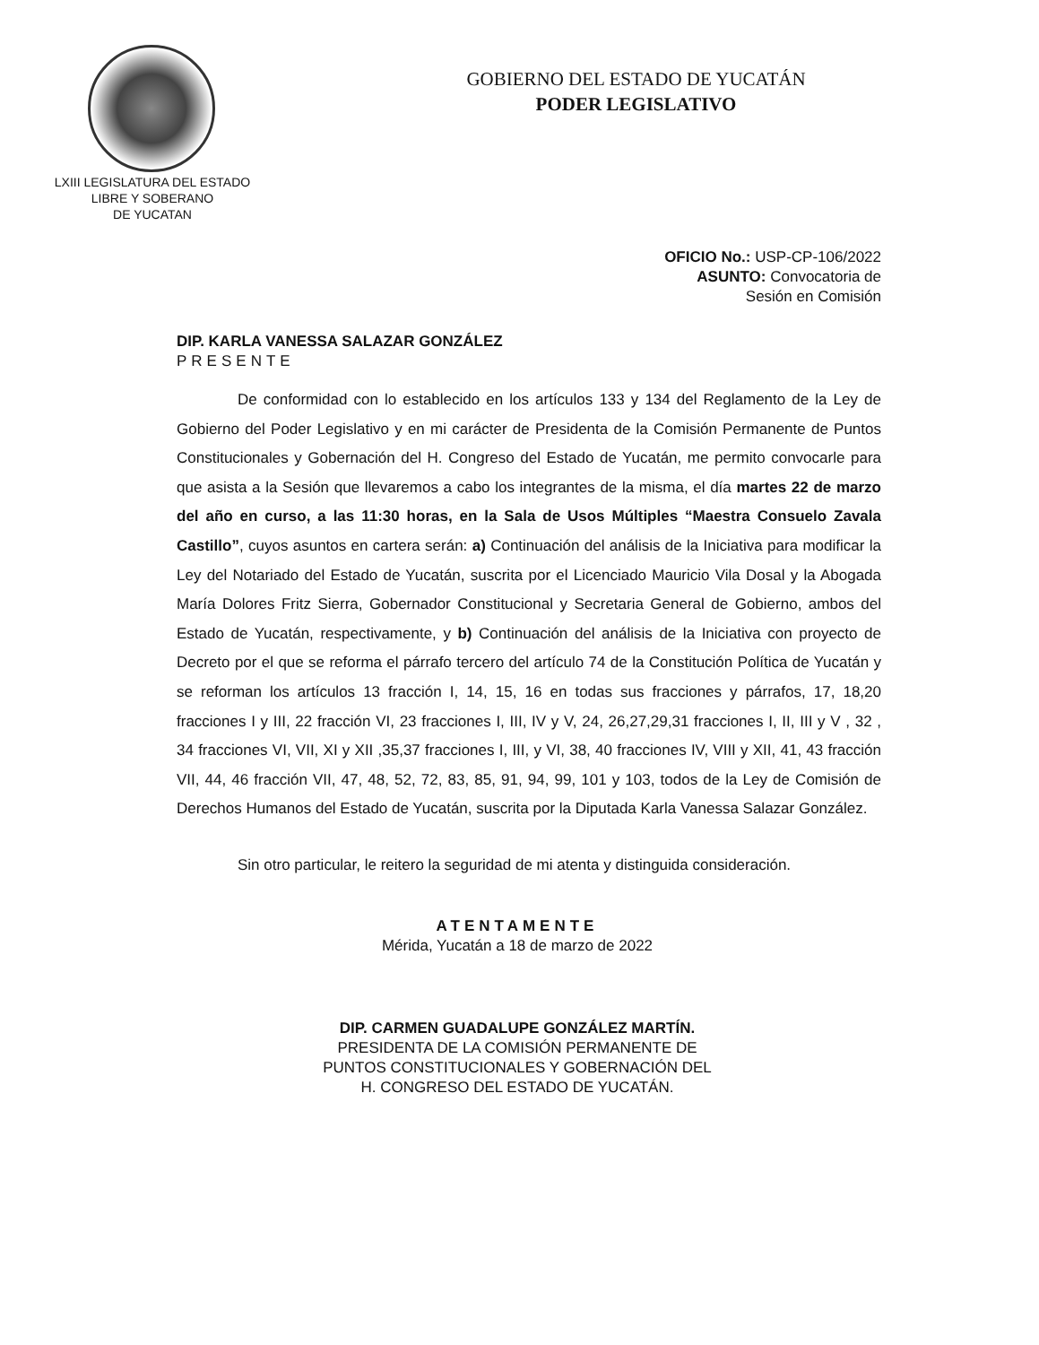LXIII LEGISLATURA DEL ESTADO
LIBRE Y SOBERANO
DE YUCATAN
GOBIERNO DEL ESTADO DE YUCATÁN
PODER LEGISLATIVO
OFICIO No.: USP-CP-106/2022
ASUNTO: Convocatoria de
Sesión en Comisión
DIP. KARLA VANESSA SALAZAR GONZÁLEZ
PRESENTE
De conformidad con lo establecido en los artículos 133 y 134 del Reglamento de la Ley de Gobierno del Poder Legislativo y en mi carácter de Presidenta de la Comisión Permanente de Puntos Constitucionales y Gobernación del H. Congreso del Estado de Yucatán, me permito convocarle para que asista a la Sesión que llevaremos a cabo los integrantes de la misma, el día martes 22 de marzo del año en curso, a las 11:30 horas, en la Sala de Usos Múltiples “Maestra Consuelo Zavala Castillo”, cuyos asuntos en cartera serán: a) Continuación del análisis de la Iniciativa para modificar la Ley del Notariado del Estado de Yucatán, suscrita por el Licenciado Mauricio Vila Dosal y la Abogada María Dolores Fritz Sierra, Gobernador Constitucional y Secretaria General de Gobierno, ambos del Estado de Yucatán, respectivamente, y b) Continuación del análisis de la Iniciativa con proyecto de Decreto por el que se reforma el párrafo tercero del artículo 74 de la Constitución Política de Yucatán y se reforman los artículos 13 fracción I, 14, 15, 16 en todas sus fracciones y párrafos, 17, 18,20 fracciones I y III, 22 fracción VI, 23 fracciones I, III, IV y V, 24, 26,27,29,31 fracciones I, II, III y V , 32 , 34 fracciones VI, VII, XI y XII ,35,37 fracciones I, III, y VI, 38, 40 fracciones IV, VIII y XII, 41, 43 fracción VII, 44, 46 fracción VII, 47, 48, 52, 72, 83, 85, 91, 94, 99, 101 y 103, todos de la Ley de Comisión de Derechos Humanos del Estado de Yucatán, suscrita por la Diputada Karla Vanessa Salazar González.
Sin otro particular, le reitero la seguridad de mi atenta y distinguida consideración.
ATENTAMENTE
Mérida, Yucatán a 18 de marzo de 2022
DIP. CARMEN GUADALUPE GONZÁLEZ MARTÍN.
PRESIDENTA DE LA COMISIÓN PERMANENTE DE
PUNTOS CONSTITUCIONALES Y GOBERNACIÓN DEL
H. CONGRESO DEL ESTADO DE YUCATÁN.